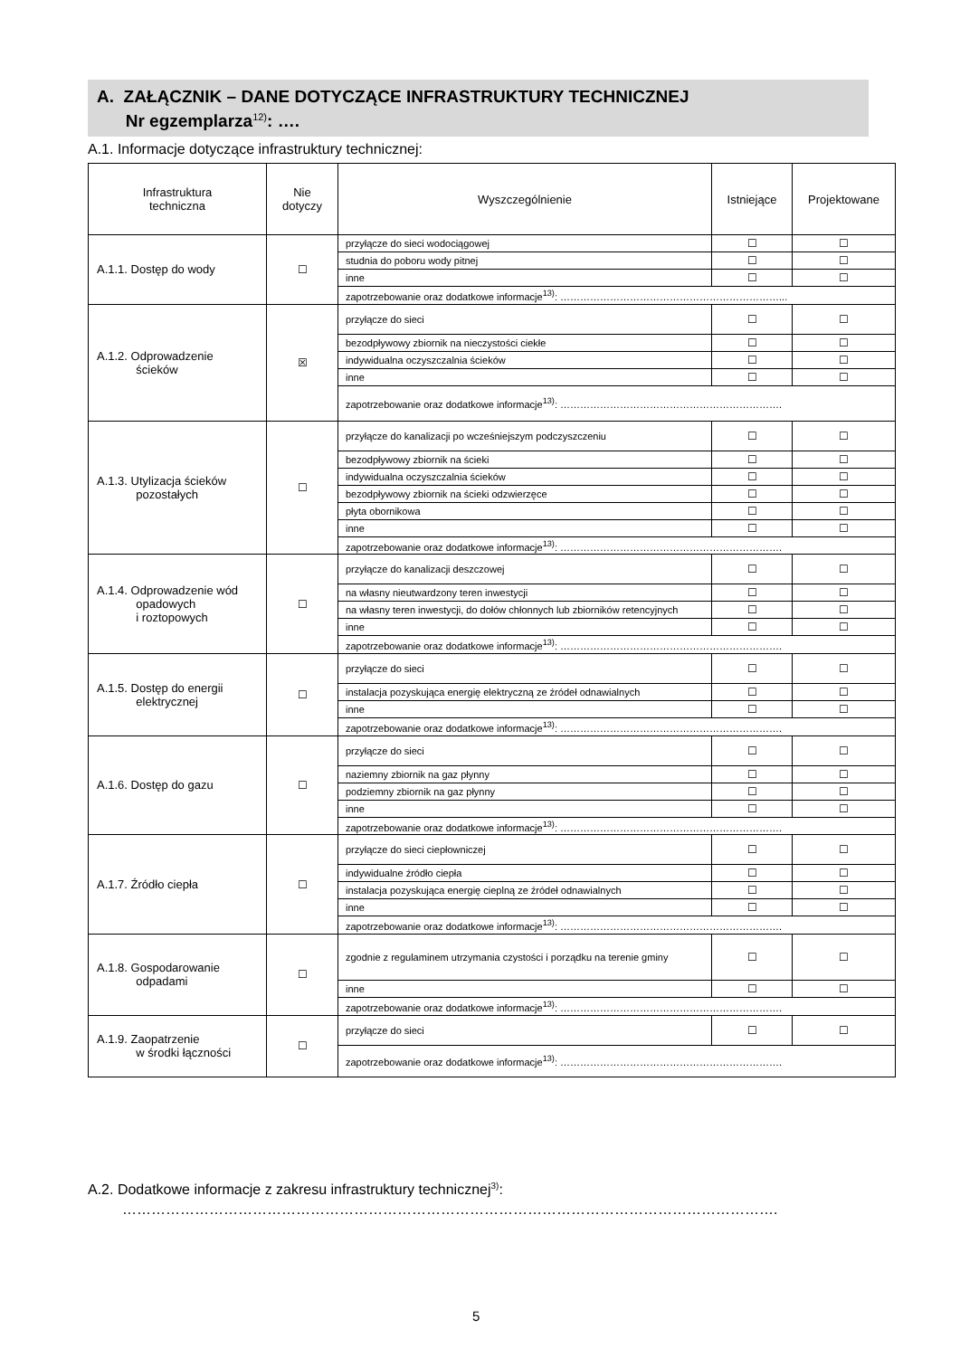A. ZAŁĄCZNIK – DANE DOTYCZĄCE INFRASTRUKTURY TECHNICZNEJ
Nr egzemplarza<sup>12)</sup>: ….
A.1. Informacje dotyczące infrastruktury technicznej:
| Infrastruktura techniczna | Nie dotyczy | Wyszczególnienie | Istniejące | Projektowane |
| --- | --- | --- | --- | --- |
| A.1.1. Dostęp do wody | ☐ | przyłącze do sieci wodociągowej | ☐ | ☐ |
| | | studnia do poboru wody pitnej | ☐ | ☐ |
| | | inne | ☐ | ☐ |
| | | zapotrzebowanie oraz dodatkowe informacje<sup>13)</sup>: …………………………………………………………... | | |
| A.1.2. Odprowadzenie ścieków | ☒ | przyłącze do sieci | ☐ | ☐ |
| | | bezodpływowy zbiornik na nieczystości ciekłe | ☐ | ☐ |
| | | indywidualna oczyszczalnia ścieków | ☐ | ☐ |
| | | inne | ☐ | ☐ |
| | | zapotrzebowanie oraz dodatkowe informacje<sup>13)</sup>: …………………………………………………………. | | |
| A.1.3. Utylizacja ścieków pozostałych | ☐ | przyłącze do kanalizacji po wcześniejszym podczyszczeniu | ☐ | ☐ |
| | | bezodpływowy zbiornik na ścieki | ☐ | ☐ |
| | | indywidualna oczyszczalnia ścieków | ☐ | ☐ |
| | | bezodpływowy zbiornik na ścieki odzwierzęce | ☐ | ☐ |
| | | płyta obornikowa | ☐ | ☐ |
| | | inne | ☐ | ☐ |
| | | zapotrzebowanie oraz dodatkowe informacje<sup>13)</sup>: …………………………………………………………. | | |
| A.1.4. Odprowadzenie wód opadowych i roztopowych | ☐ | przyłącze do kanalizacji deszczowej | ☐ | ☐ |
| | | na własny nieutwardzony teren inwestycji | ☐ | ☐ |
| | | na własny teren inwestycji, do dołów chłonnych lub zbiorników retencyjnych | ☐ | ☐ |
| | | inne | ☐ | ☐ |
| | | zapotrzebowanie oraz dodatkowe informacje<sup>13)</sup>: …………………………………………………………. | | |
| A.1.5. Dostęp do energii elektrycznej | ☐ | przyłącze do sieci | ☐ | ☐ |
| | | instalacja pozyskująca energię elektryczną ze źródeł odnawialnych | ☐ | ☐ |
| | | inne | ☐ | ☐ |
| | | zapotrzebowanie oraz dodatkowe informacje<sup>13)</sup>: …………………………………………………………. | | |
| A.1.6. Dostęp do gazu | ☐ | przyłącze do sieci | ☐ | ☐ |
| | | naziemny zbiornik na gaz płynny | ☐ | ☐ |
| | | podziemny zbiornik na gaz płynny | ☐ | ☐ |
| | | inne | ☐ | ☐ |
| | | zapotrzebowanie oraz dodatkowe informacje<sup>13)</sup>: …………………………………………………………. | | |
| A.1.7. Źródło ciepła | ☐ | przyłącze do sieci ciepłowniczej | ☐ | ☐ |
| | | indywidualne źródło ciepła | ☐ | ☐ |
| | | instalacja pozyskująca energię cieplną ze źródeł odnawialnych | ☐ | ☐ |
| | | inne | ☐ | ☐ |
| | | zapotrzebowanie oraz dodatkowe informacje<sup>13)</sup>: …………………………………………………………. | | |
| A.1.8. Gospodarowanie odpadami | ☐ | zgodnie z regulaminem utrzymania czystości i porządku na terenie gminy | ☐ | ☐ |
| | | inne | ☐ | ☐ |
| | | zapotrzebowanie oraz dodatkowe informacje<sup>13)</sup>: …………………………………………………………. | | |
| A.1.9. Zaopatrzenie w środki łączności | ☐ | przyłącze do sieci | ☐ | ☐ |
| | | zapotrzebowanie oraz dodatkowe informacje<sup>13)</sup>: …………………………………………………………. | | |
A.2. Dodatkowe informacje z zakresu infrastruktury technicznej<sup>3)</sup>:
……………………………………………………………………………………………………………………….
5